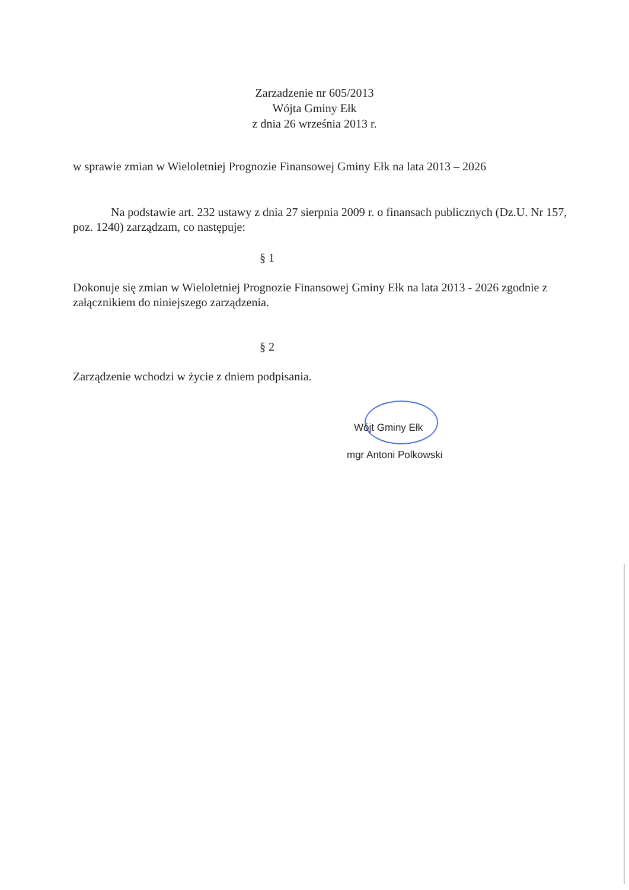Zarzadzenie nr 605/2013
Wójta Gminy Ełk
z dnia 26 września 2013 r.
w sprawie zmian w Wieloletniej Prognozie Finansowej Gminy Ełk na lata 2013 – 2026
Na podstawie art. 232 ustawy z dnia 27 sierpnia 2009 r. o finansach publicznych (Dz.U. Nr 157, poz. 1240) zarządzam, co następuje:
§ 1
Dokonuje się zmian w Wieloletniej Prognozie Finansowej Gminy Ełk na lata 2013 - 2026 zgodnie z załącznikiem do niniejszego zarządzenia.
§ 2
Zarządzenie wchodzi w życie z dniem podpisania.
Wójt Gminy Ełk
mgr Antoni Polkowski